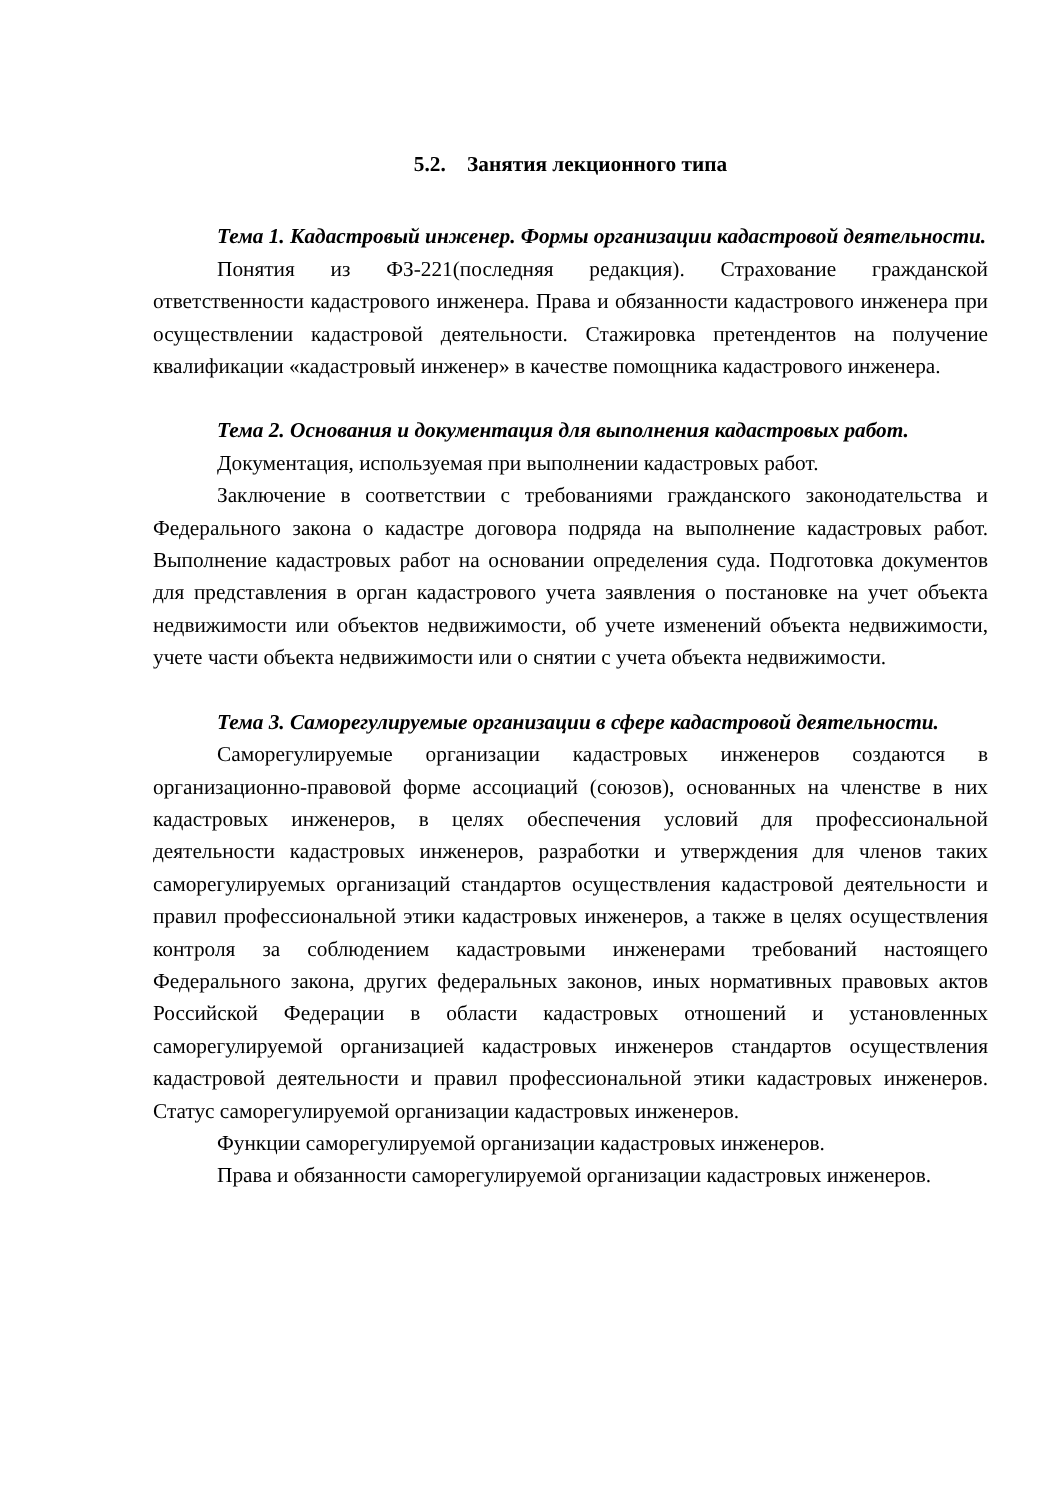5.2. Занятия лекционного типа
Тема 1. Кадастровый инженер. Формы организации кадастровой деятельности.
Понятия из ФЗ-221(последняя редакция). Страхование гражданской ответственности кадастрового инженера. Права и обязанности кадастрового инженера при осуществлении кадастровой деятельности. Стажировка претендентов на получение квалификации «кадастровый инженер» в качестве помощника кадастрового инженера.
Тема 2. Основания и документация для выполнения кадастровых работ.
Документация, используемая при выполнении кадастровых работ.
Заключение в соответствии с требованиями гражданского законодательства и Федерального закона о кадастре договора подряда на выполнение кадастровых работ. Выполнение кадастровых работ на основании определения суда. Подготовка документов для представления в орган кадастрового учета заявления о постановке на учет объекта недвижимости или объектов недвижимости, об учете изменений объекта недвижимости, учете части объекта недвижимости или о снятии с учета объекта недвижимости.
Тема 3. Саморегулируемые организации в сфере кадастровой деятельности.
Саморегулируемые организации кадастровых инженеров создаются в организационно-правовой форме ассоциаций (союзов), основанных на членстве в них кадастровых инженеров, в целях обеспечения условий для профессиональной деятельности кадастровых инженеров, разработки и утверждения для членов таких саморегулируемых организаций стандартов осуществления кадастровой деятельности и правил профессиональной этики кадастровых инженеров, а также в целях осуществления контроля за соблюдением кадастровыми инженерами требований настоящего Федерального закона, других федеральных законов, иных нормативных правовых актов Российской Федерации в области кадастровых отношений и установленных саморегулируемой организацией кадастровых инженеров стандартов осуществления кадастровой деятельности и правил профессиональной этики кадастровых инженеров. Статус саморегулируемой организации кадастровых инженеров.
Функции саморегулируемой организации кадастровых инженеров.
Права и обязанности саморегулируемой организации кадастровых инженеров.